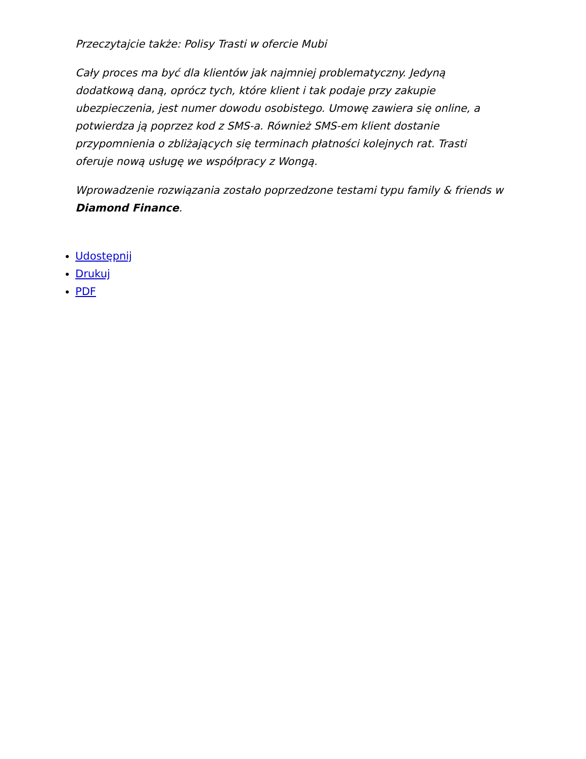Przeczytajcie także: Polisy Trasti w ofercie Mubi
Cały proces ma być dla klientów jak najmniej problematyczny. Jedyną dodatkową daną, oprócz tych, które klient i tak podaje przy zakupie ubezpieczenia, jest numer dowodu osobistego. Umowę zawiera się online, a potwierdza ją poprzez kod z SMS-a. Również SMS-em klient dostanie przypomnienia o zbliżających się terminach płatności kolejnych rat. Trasti oferuje nową usługę we współpracy z Wongą.
Wprowadzenie rozwiązania zostało poprzedzone testami typu family & friends w Diamond Finance.
Udostępnij
Drukuj
PDF